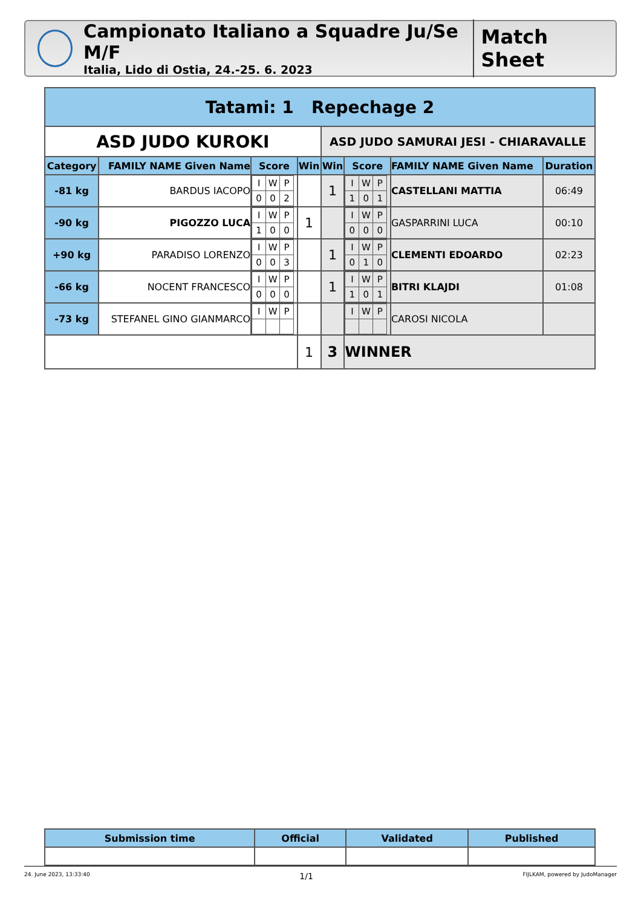Campionato Italiano a Squadre Ju/Se M/F
Italia, Lido di Ostia, 24.-25. 6. 2023
Match Sheet
| Tatami: 1 Repechage 2 | | | | | | | |
| --- | --- | --- | --- | --- | --- | --- | --- |
| ASD JUDO KUROKI | | | | ASD JUDO SAMURAI JESI - CHIARAVALLE | | | |
| Category | FAMILY NAME Given Name | Score | Win | Win | Score | FAMILY NAME Given Name | Duration |
| -81 kg | BARDUS IACOPO | / I / W / P / / 0 / 0 / 2 / | | 1 | / I / W / P / / 1 / 0 / 1 / | CASTELLANI MATTIA | 06:49 |
| -90 kg | PIGOZZO LUCA | / I / W / P / / 1 / 0 / 0 / | 1 | | / I / W / P / / 0 / 0 / 0 / | GASPARRINI LUCA | 00:10 |
| +90 kg | PARADISO LORENZO | / I / W / P / / 0 / 0 / 3 / | | 1 | / I / W / P / / 0 / 1 / 0 / | CLEMENTI EDOARDO | 02:23 |
| -66 kg | NOCENT FRANCESCO | / I / W / P / / 0 / 0 / 0 / | | 1 | / I / W / P / / 1 / 0 / 1 / | BITRI KLAJDI | 01:08 |
| -73 kg | STEFANEL GINO GIANMARCO | / I / W / P / | | | / I / W / P / | CAROSI NICOLA | |
| | | | 1 | 3 | WINNER | | |
| Submission time | Official | Validated | Published |
| --- | --- | --- | --- |
24. June 2023, 13:33:40 1/1 FIJLKAM, powered by JudoManager